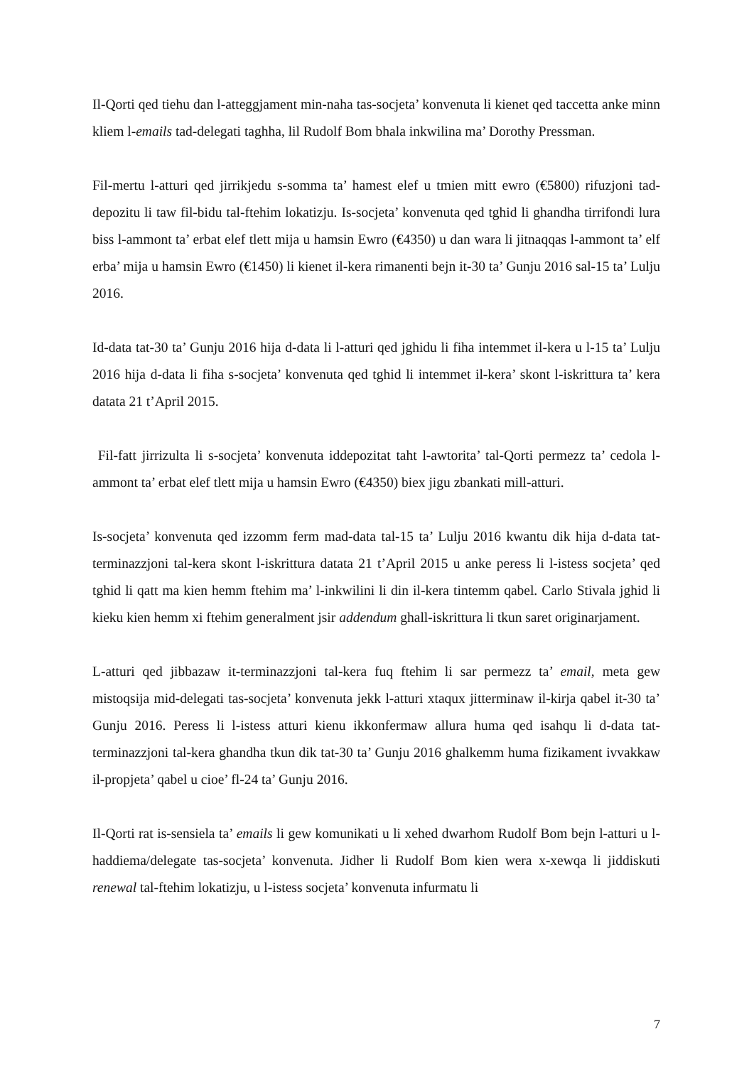Il-Qorti qed tiehu dan l-atteggjament min-naha tas-socjeta’ konvenuta li kienet qed taccetta anke minn kliem l-emails tad-delegati taghha, lil Rudolf Bom bhala inkwilina ma’ Dorothy Pressman.
Fil-mertu l-atturi qed jirrikjedu s-somma ta’ hamest elef u tmien mitt ewro (€5800) rifuzjoni tad-depozitu li taw fil-bidu tal-ftehim lokatizju. Is-socjeta’ konvenuta qed tghid li ghandha tirrifondi lura biss l-ammont ta’ erbat elef tlett mija u hamsin Ewro (€4350) u dan wara li jitnaqqas l-ammont ta’ elf erba’ mija u hamsin Ewro (€1450) li kienet il-kera rimanenti bejn it-30 ta’ Gunju 2016 sal-15 ta’ Lulju 2016.
Id-data tat-30 ta’ Gunju 2016 hija d-data li l-atturi qed jghidu li fiha intemmet il-kera u l-15 ta’ Lulju 2016 hija d-data li fiha s-socjeta’ konvenuta qed tghid li intemmet il-kera’ skont l-iskrittura ta’ kera datata 21 t’April 2015.
Fil-fatt jirrizulta li s-socjeta’ konvenuta iddepozitat taht l-awtorita’ tal-Qorti permezz ta’ cedola l-ammont ta’ erbat elef tlett mija u hamsin Ewro (€4350) biex jigu zbankati mill-atturi.
Is-socjeta’ konvenuta qed izzomm ferm mad-data tal-15 ta’ Lulju 2016 kwantu dik hija d-data tat-terminazzjoni tal-kera skont l-iskrittura datata 21 t’April 2015 u anke peress li l-istess socjeta’ qed tghid li qatt ma kien hemm ftehim ma’ l-inkwilini li din il-kera tintemm qabel. Carlo Stivala jghid li kieku kien hemm xi ftehim generalment jsir addendum ghall-iskrittura li tkun saret originarjament.
L-atturi qed jibbazaw it-terminazzjoni tal-kera fuq ftehim li sar permezz ta’ email, meta gew mistoqsija mid-delegati tas-socjeta’ konvenuta jekk l-atturi xtaqux jitterminaw il-kirja qabel it-30 ta’ Gunju 2016. Peress li l-istess atturi kienu ikkonfermaw allura huma qed isahqu li d-data tat-terminazzjoni tal-kera ghandha tkun dik tat-30 ta’ Gunju 2016 ghalkemm huma fizikament ivvakkaw il-propjeta’ qabel u cioe’ fl-24 ta’ Gunju 2016.
Il-Qorti rat is-sensiela ta’ emails li gew komunikati u li xehed dwarhom Rudolf Bom bejn l-atturi u l-haddiema/delegate tas-socjeta’ konvenuta. Jidher li Rudolf Bom kien wera x-xewqa li jiddiskuti renewal tal-ftehim lokatizju, u l-istess socjeta’ konvenuta infurmatu li
7